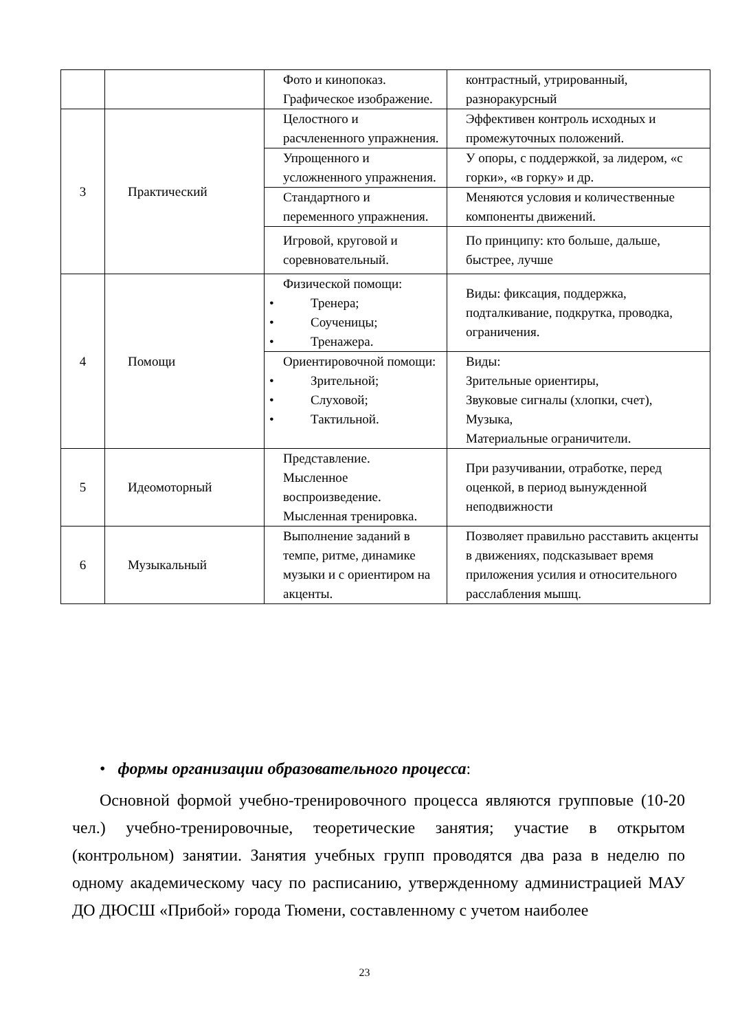| | | Фото и кинопоказ. Графическое изображение. | контрастный, утрированный, разноракурсный |
| 3 | Практический | Целостного и расчлененного упражнения. | Эффективен контроль исходных и промежуточных положений. |
| | | Упрощенного и усложненного упражнения. | У опоры, с поддержкой, за лидером, «с горки», «в горку» и др. |
| | | Стандартного и переменного упражнения. | Меняются условия и количественные компоненты движений. |
| | | Игровой, круговой и соревновательный. | По принципу: кто больше, дальше, быстрее, лучше |
| 4 | Помощи | Физической помощи: • Тренера; • Соученицы; • Тренажера. | Виды: фиксация, поддержка, подталкивание, подкрутка, проводка, ограничения. |
| | | Ориентировочной помощи: • Зрительной; • Слуховой; • Тактильной. | Виды: Зрительные ориентиры, Звуковые сигналы (хлопки, счет), Музыка, Материальные ограничители. |
| 5 | Идеомоторный | Представление. Мысленное воспроизведение. Мысленная тренировка. | При разучивании, отработке, перед оценкой, в период вынужденной неподвижности |
| 6 | Музыкальный | Выполнение заданий в темпе, ритме, динамике музыки и с ориентиром на акценты. | Позволяет правильно расставить акценты в движениях, подсказывает время приложения усилия и относительного расслабления мышц. |
• формы организации образовательного процесса:
Основной формой учебно-тренировочного процесса являются групповые (10-20 чел.) учебно-тренировочные, теоретические занятия; участие в открытом (контрольном) занятии. Занятия учебных групп проводятся два раза в неделю по одному академическому часу по расписанию, утвержденному администрацией МАУ ДО ДЮСШ «Прибой» города Тюмени, составленному с учетом наиболее
23